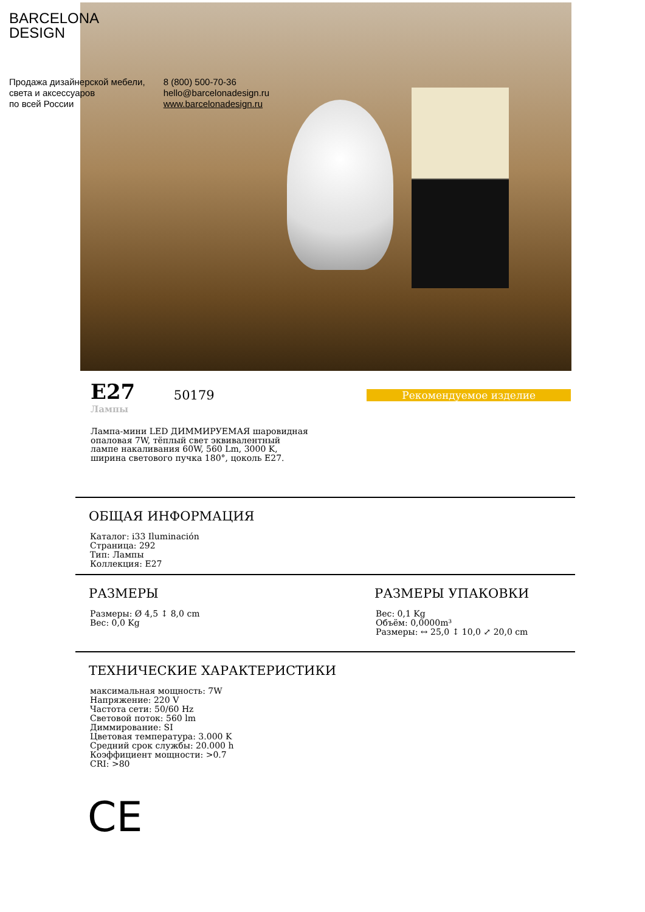BARCELONA
DESIGN
Продажа дизайнерской мебели,
света и аксессуаров
по всей России
8 (800) 500-70-36
hello@barcelonadesign.ru
www.barcelonadesign.ru
E27
Лампы
50179
Рекомендуемое изделие
Лампа-мини LED ДИММИРУЕМАЯ шаровидная опаловая 7W, тёплый свет эквивалентный лампе накаливания 60W, 560 Lm, 3000 K, ширина светового пучка 180°, цоколь E27.
ОБЩАЯ ИНФОРМАЦИЯ
Каталог: i33 Iluminación
Страница: 292
Тип: Лампы
Коллекция: E27
РАЗМЕРЫ
Размеры: Ø 4,5 ↕ 8,0 cm
Вес: 0,0 Kg
РАЗМЕРЫ УПАКОВКИ
Вес: 0,1 Kg
Объём: 0,0000m³
Размеры: ↔ 25,0 ↕ 10,0 ⤢ 20,0 cm
ТЕХНИЧЕСКИЕ ХАРАКТЕРИСТИКИ
максимальная мощность: 7W
Напряжение: 220 V
Частота сети: 50/60 Hz
Световой поток: 560 lm
Диммирование: SI
Цветовая температура: 3.000 K
Средний срок службы: 20.000 h
Коэффициент мощности: >0.7
CRI: >80
CE